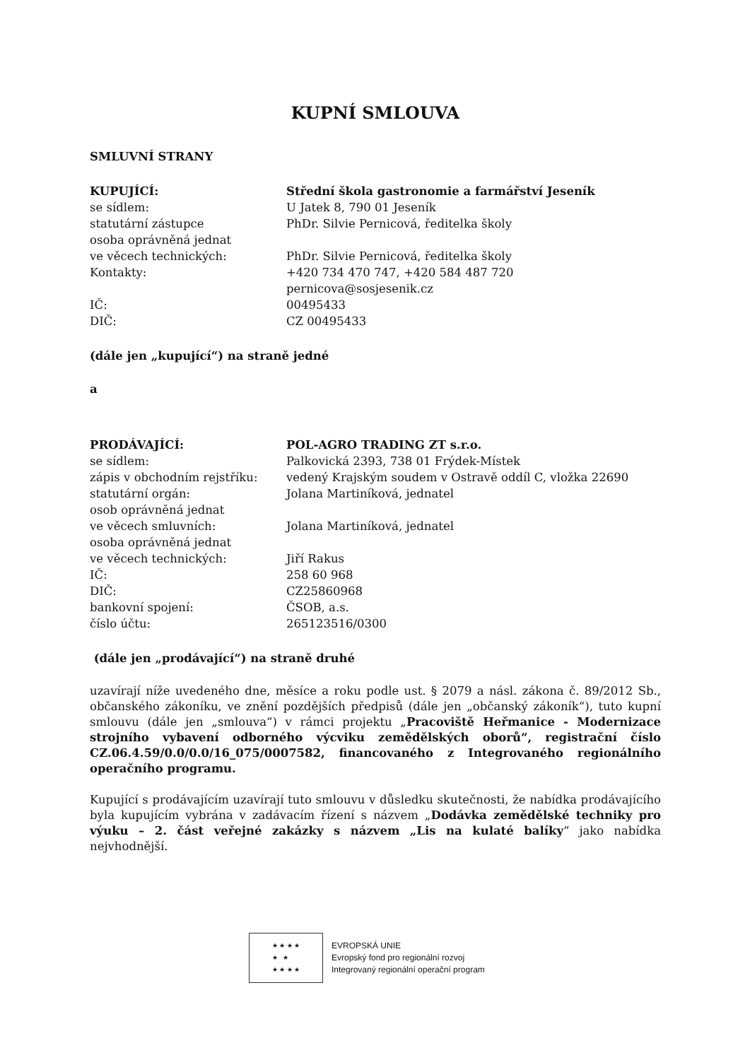KUPNÍ SMLOUVA
SMLUVNÍ STRANY
KUPUJÍCÍ: Střední škola gastronomie a farmářství Jeseník
se sídlem: U Jatek 8, 790 01 Jeseník
statutární zástupce PhDr. Silvie Pernicová, ředitelka školy
osoba oprávněná jednat
ve věcech technických: PhDr. Silvie Pernicová, ředitelka školy
Kontakty: +420 734 470 747, +420 584 487 720
pernicova@sosjesenik.cz
IČ: 00495433
DIČ: CZ 00495433
(dále jen „kupující“) na straně jedné
a
PRODÁVAJÍCÍ: POL-AGRO TRADING ZT s.r.o.
se sídlem: Palkovická 2393, 738 01 Frýdek-Místek
zápis v obchodním rejstříku: vedený Krajským soudem v Ostravě oddíl C, vložka 22690
statutární orgán: Jolana Martiníková, jednatel
osob oprávněná jednat
ve věcech smluvních: Jolana Martiníková, jednatel
osoba oprávněná jednat
ve věcech technických: Jiří Rakus
IČ: 258 60 968
DIČ: CZ25860968
bankovní spojení: ČSOB, a.s.
číslo účtu: 265123516/0300
(dále jen „prodávající“) na straně druhé
uzavírají níže uvedeného dne, měsíce a roku podle ust. § 2079 a násl. zákona č. 89/2012 Sb., občanského zákoníku, ve znění pozdějších předpisů (dále jen „občanský zákoník“), tuto kupní smlouvu (dále jen „smlouva“) v rámci projektu „Pracoviště Heřmanice - Modernizace strojního vybavení odborného výcviku zemědělských oborů“, registrační číslo CZ.06.4.59/0.0/0.0/16_075/0007582, financovaného z Integrovaného regionálního operačního programu.
Kupující s prodávajícím uzavírají tuto smlouvu v důsledku skutečnosti, že nabídka prodávajícího byla kupujícím vybrána v zadávacím řízení s názvem „Dodávka zemědělské techniky pro výuku – 2. část veřejné zakázky s názvem „Lis na kulaté balíky“ jako nabídka nejvhodnější.
★ ★ ★ ★
★ ★
★ ★ ★ ★
EVROPSKÁ UNIE
Evropský fond pro regionální rozvoj
Integrovaný regionální operační program